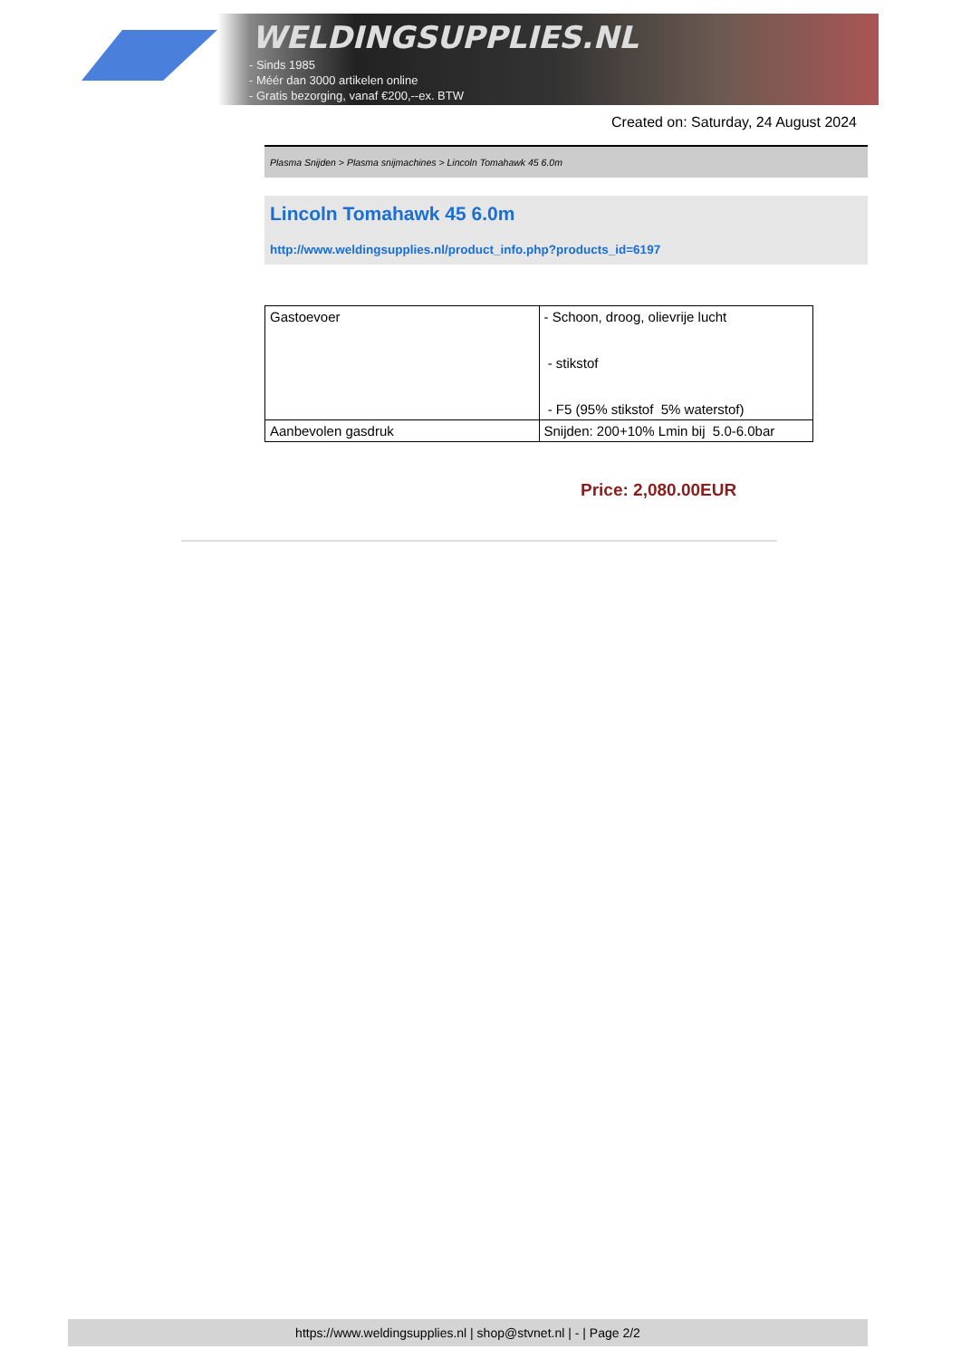WELDINGSUPPLIES.NL
- Sinds 1985
- Méér dan 3000 artikelen online
- Gratis bezorging, vanaf €200,--ex. BTW
Created on: Saturday, 24 August 2024
Plasma Snijden > Plasma snijmachines > Lincoln Tomahawk 45 6.0m
Lincoln Tomahawk 45 6.0m
http://www.weldingsupplies.nl/product_info.php?products_id=6197
| Gastoevoer | - Schoon, droog, olievrije lucht - stikstof - F5 (95% stikstof 5% waterstof) |
| Aanbevolen gasdruk | Snijden: 200+10% Lmin bij 5.0-6.0bar |
Price: 2,080.00EUR
https://www.weldingsupplies.nl | shop@stvnet.nl | - | Page 2/2